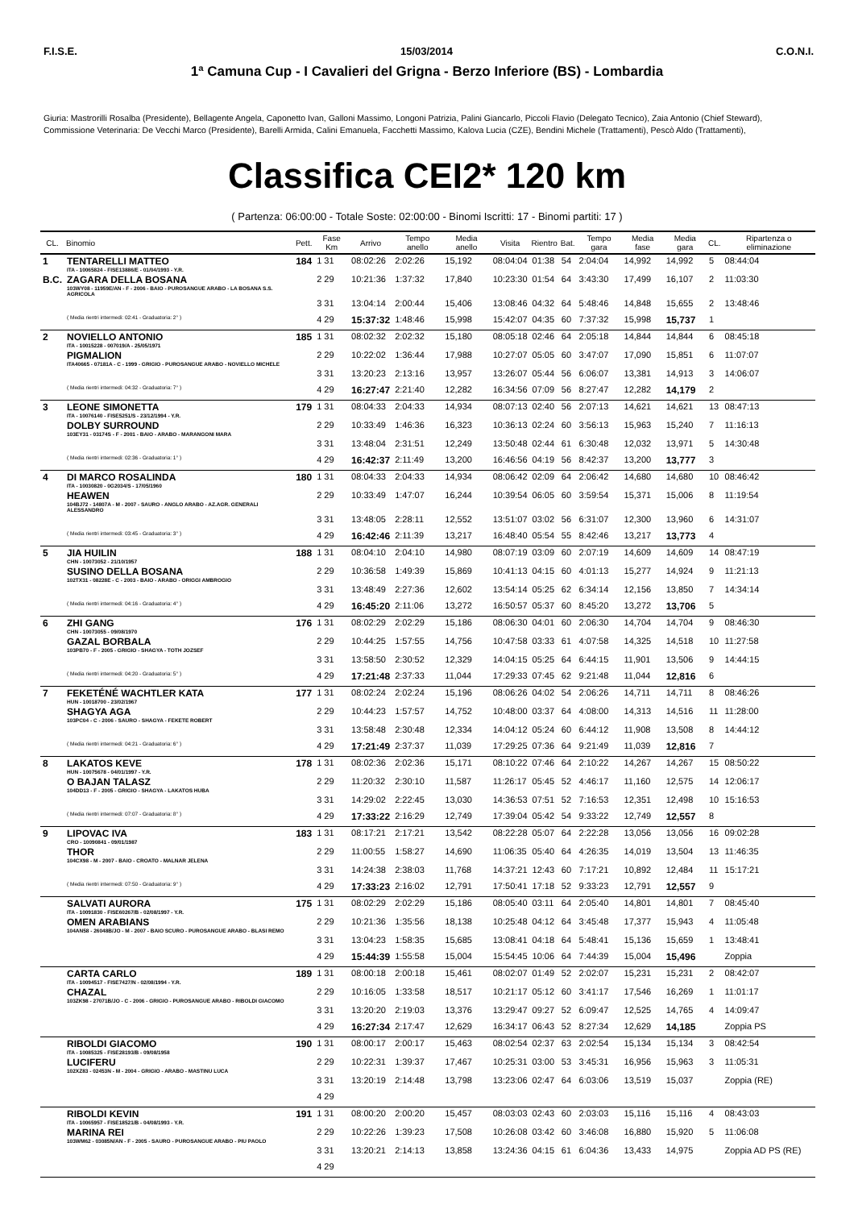F.I.S.E. 15/03/2014 C.O.N.I.
1ª Camuna Cup - I Cavalieri del Grigna - Berzo Inferiore (BS) - Lombardia
Giuria: Mastrorilli Rosalba (Presidente), Bellagente Angela, Caponetto Ivan, Galloni Massimo, Longoni Patrizia, Palini Giancarlo, Piccoli Flavio (Delegato Tecnico), Zaia Antonio (Chief Steward),
Commissione Veterinaria: De Vecchi Marco (Presidente), Barelli Armida, Calini Emanuela, Facchetti Massimo, Kalova Lucia (CZE), Bendini Michele (Trattamenti), Pescò Aldo (Trattamenti),
Classifica CEI2* 120 km
( Partenza: 06:00:00 - Totale Soste: 02:00:00 - Binomi Iscritti: 17 - Binomi partiti: 17 )
| CL. | Binomio | Pett. | Fase Km | Arrivo | Tempo anello | Media anello | Visita | Rientro | Bat. | Tempo gara | Media fase | Media gara | CL. | Ripartenza o eliminazione |
| --- | --- | --- | --- | --- | --- | --- | --- | --- | --- | --- | --- | --- | --- | --- |
| 1 | TENTARELLI MATTEO ITA - 10065824 - FISE13886/E - 01/04/1993 - Y.R. | 184 | 1 31 | 08:02:26 | 2:02:26 | 15,192 | 08:04:04 | 01:38 | 54 | 2:04:04 | 14,992 | 14,992 | 5 | 08:44:04 |
| B.C. | ZAGARA DELLA BOSANA 103WY08 - 11959E/AN - F - 2006 - BAIO - PUROSANGUE ARABO - LA BOSANA S.S. AGRICOLA | | 2 29 | 10:21:36 | 1:37:32 | 17,840 | 10:23:30 | 01:54 | 64 | 3:43:30 | 17,499 | 16,107 | 2 | 11:03:30 |
| | | | 3 31 | 13:04:14 | 2:00:44 | 15,406 | 13:08:46 | 04:32 | 64 | 5:48:46 | 14,848 | 15,655 | 2 | 13:48:46 |
| | ( Media rientri intermedi: 02:41 - Graduatoria: 2° ) | | 4 29 | 15:37:32 | 1:48:46 | 15,998 | 15:42:07 | 04:35 | 60 | 7:37:32 | 15,998 | 15,737 | 1 | |
| 2 | NOVIELLO ANTONIO ITA - 10015228 - 007019/A - 25/05/1971 | 185 | 1 31 | 08:02:32 | 2:02:32 | 15,180 | 08:05:18 | 02:46 | 64 | 2:05:18 | 14,844 | 14,844 | 6 | 08:45:18 |
| | PIGMALION ITA40665 - 07181A - C - 1999 - GRIGIO - PUROSANGUE ARABO - NOVIELLO MICHELE | | 2 29 | 10:22:02 | 1:36:44 | 17,988 | 10:27:07 | 05:05 | 60 | 3:47:07 | 17,090 | 15,851 | 6 | 11:07:07 |
| | | | 3 31 | 13:20:23 | 2:13:16 | 13,957 | 13:26:07 | 05:44 | 56 | 6:06:07 | 13,381 | 14,913 | 3 | 14:06:07 |
| | ( Media rientri intermedi: 04:32 - Graduatoria: 7° ) | | 4 29 | 16:27:47 | 2:21:40 | 12,282 | 16:34:56 | 07:09 | 56 | 8:27:47 | 12,282 | 14,179 | 2 | |
| 3 | LEONE SIMONETTA ITA - 10076140 - FISE5251/S - 23/12/1994 - Y.R. | 179 | 1 31 | 08:04:33 | 2:04:33 | 14,934 | 08:07:13 | 02:40 | 56 | 2:07:13 | 14,621 | 14,621 | 13 | 08:47:13 |
| | DOLBY SURROUND 103EY31 - 03174S - F - 2001 - BAIO - ARABO - MARANGONI MARA | | 2 29 | 10:33:49 | 1:46:36 | 16,323 | 10:36:13 | 02:24 | 60 | 3:56:13 | 15,963 | 15,240 | 7 | 11:16:13 |
| | | | 3 31 | 13:48:04 | 2:31:51 | 12,249 | 13:50:48 | 02:44 | 61 | 6:30:48 | 12,032 | 13,971 | 5 | 14:30:48 |
| | ( Media rientri intermedi: 02:36 - Graduatoria: 1° ) | | 4 29 | 16:42:37 | 2:11:49 | 13,200 | 16:46:56 | 04:19 | 56 | 8:42:37 | 13,200 | 13,777 | 3 | |
| 4 | DI MARCO ROSALINDA ITA - 10030820 - 0G2034/S - 17/05/1960 | 180 | 1 31 | 08:04:33 | 2:04:33 | 14,934 | 08:06:42 | 02:09 | 64 | 2:06:42 | 14,680 | 14,680 | 10 | 08:46:42 |
| | HEAWEN 104BJ72 - 14807A - M - 2007 - SAURO - ANGLO ARABO - AZ.AGR. GENERALI ALESSANDRO | | 2 29 | 10:33:49 | 1:47:07 | 16,244 | 10:39:54 | 06:05 | 60 | 3:59:54 | 15,371 | 15,006 | 8 | 11:19:54 |
| | | | 3 31 | 13:48:05 | 2:28:11 | 12,552 | 13:51:07 | 03:02 | 56 | 6:31:07 | 12,300 | 13,960 | 6 | 14:31:07 |
| | ( Media rientri intermedi: 03:45 - Graduatoria: 3° ) | | 4 29 | 16:42:46 | 2:11:39 | 13,217 | 16:48:40 | 05:54 | 55 | 8:42:46 | 13,217 | 13,773 | 4 | |
| 5 | JIA HUILIN CHN - 10073052 - 21/10/1957 | 188 | 1 31 | 08:04:10 | 2:04:10 | 14,980 | 08:07:19 | 03:09 | 60 | 2:07:19 | 14,609 | 14,609 | 14 | 08:47:19 |
| | SUSINO DELLA BOSANA 102TX31 - 08228E - C - 2003 - BAIO - ARABO - ORIGGI AMBROGIO | | 2 29 | 10:36:58 | 1:49:39 | 15,869 | 10:41:13 | 04:15 | 60 | 4:01:13 | 15,277 | 14,924 | 9 | 11:21:13 |
| | | | 3 31 | 13:48:49 | 2:27:36 | 12,602 | 13:54:14 | 05:25 | 62 | 6:34:14 | 12,156 | 13,850 | 7 | 14:34:14 |
| | ( Media rientri intermedi: 04:16 - Graduatoria: 4° ) | | 4 29 | 16:45:20 | 2:11:06 | 13,272 | 16:50:57 | 05:37 | 60 | 8:45:20 | 13,272 | 13,706 | 5 | |
| 6 | ZHI GANG CHN - 10073055 - 09/08/1970 | 176 | 1 31 | 08:02:29 | 2:02:29 | 15,186 | 08:06:30 | 04:01 | 60 | 2:06:30 | 14,704 | 14,704 | 9 | 08:46:30 |
| | GAZAL BORBALA 103PB70 - F - 2005 - GRIGIO - SHAGYA - TOTH JOZSEF | | 2 29 | 10:44:25 | 1:57:55 | 14,756 | 10:47:58 | 03:33 | 61 | 4:07:58 | 14,325 | 14,518 | 10 | 11:27:58 |
| | | | 3 31 | 13:58:50 | 2:30:52 | 12,329 | 14:04:15 | 05:25 | 64 | 6:44:15 | 11,901 | 13,506 | 9 | 14:44:15 |
| | ( Media rientri intermedi: 04:20 - Graduatoria: 5° ) | | 4 29 | 17:21:48 | 2:37:33 | 11,044 | 17:29:33 | 07:45 | 62 | 9:21:48 | 11,044 | 12,816 | 6 | |
| 7 | FEKETÉNÉ WACHTLER KATA HUN - 10018700 - 23/02/1967 | 177 | 1 31 | 08:02:24 | 2:02:24 | 15,196 | 08:06:26 | 04:02 | 54 | 2:06:26 | 14,711 | 14,711 | 8 | 08:46:26 |
| | SHAGYA AGA 103PC04 - C - 2006 - SAURO - SHAGYA - FEKETE ROBERT | | 2 29 | 10:44:23 | 1:57:57 | 14,752 | 10:48:00 | 03:37 | 64 | 4:08:00 | 14,313 | 14,516 | 11 | 11:28:00 |
| | | | 3 31 | 13:58:48 | 2:30:48 | 12,334 | 14:04:12 | 05:24 | 60 | 6:44:12 | 11,908 | 13,508 | 8 | 14:44:12 |
| | ( Media rientri intermedi: 04:21 - Graduatoria: 6° ) | | 4 29 | 17:21:49 | 2:37:37 | 11,039 | 17:29:25 | 07:36 | 64 | 9:21:49 | 11,039 | 12,816 | 7 | |
| 8 | LAKATOS KEVE HUN - 10075678 - 04/01/1997 - Y.R. | 178 | 1 31 | 08:02:36 | 2:02:36 | 15,171 | 08:10:22 | 07:46 | 64 | 2:10:22 | 14,267 | 14,267 | 15 | 08:50:22 |
| | O BAJAN TALASZ 104DD13 - F - 2005 - GRIGIO - SHAGYA - LAKATOS HUBA | | 2 29 | 11:20:32 | 2:30:10 | 11,587 | 11:26:17 | 05:45 | 52 | 4:46:17 | 11,160 | 12,575 | 14 | 12:06:17 |
| | | | 3 31 | 14:29:02 | 2:22:45 | 13,030 | 14:36:53 | 07:51 | 52 | 7:16:53 | 12,351 | 12,498 | 10 | 15:16:53 |
| | ( Media rientri intermedi: 07:07 - Graduatoria: 8° ) | | 4 29 | 17:33:22 | 2:16:29 | 12,749 | 17:39:04 | 05:42 | 54 | 9:33:22 | 12,749 | 12,557 | 8 | |
| 9 | LIPOVAC IVA CRO - 10090841 - 09/01/1987 | 183 | 1 31 | 08:17:21 | 2:17:21 | 13,542 | 08:22:28 | 05:07 | 64 | 2:22:28 | 13,056 | 13,056 | 16 | 09:02:28 |
| | THOR 104CX98 - M - 2007 - BAIO - CROATO - MALNAR JELENA | | 2 29 | 11:00:55 | 1:58:27 | 14,690 | 11:06:35 | 05:40 | 64 | 4:26:35 | 14,019 | 13,504 | 13 | 11:46:35 |
| | | | 3 31 | 14:24:38 | 2:38:03 | 11,768 | 14:37:21 | 12:43 | 60 | 7:17:21 | 10,892 | 12,484 | 11 | 15:17:21 |
| | ( Media rientri intermedi: 07:50 - Graduatoria: 9° ) | | 4 29 | 17:33:23 | 2:16:02 | 12,791 | 17:50:41 | 17:18 | 52 | 9:33:23 | 12,791 | 12,557 | 9 | |
| | SALVATI AURORA ITA - 10091830 - FISE60267/B - 02/08/1997 - Y.R. | 175 | 1 31 | 08:02:29 | 2:02:29 | 15,186 | 08:05:40 | 03:11 | 64 | 2:05:40 | 14,801 | 14,801 | 7 | 08:45:40 |
| | OMEN ARABIANS 104AN58 - 26048B/JO - M - 2007 - BAIO SCURO - PUROSANGUE ARABO - BLASI REMO | | 2 29 | 10:21:36 | 1:35:56 | 18,138 | 10:25:48 | 04:12 | 64 | 3:45:48 | 17,377 | 15,943 | 4 | 11:05:48 |
| | | | 3 31 | 13:04:23 | 1:58:35 | 15,685 | 13:08:41 | 04:18 | 64 | 5:48:41 | 15,136 | 15,659 | 1 | 13:48:41 |
| | | | 4 29 | 15:44:39 | 1:55:58 | 15,004 | 15:54:45 | 10:06 | 64 | 7:44:39 | 15,004 | 15,496 | | Zoppia |
| | CARTA CARLO ITA - 10094517 - FISE7427/N - 02/08/1994 - Y.R. | 189 | 1 31 | 08:00:18 | 2:00:18 | 15,461 | 08:02:07 | 01:49 | 52 | 2:02:07 | 15,231 | 15,231 | 2 | 08:42:07 |
| | CHAZAL 103ZK98 - 27071B/JO - C - 2006 - GRIGIO - PUROSANGUE ARABO - RIBOLDI GIACOMO | | 2 29 | 10:16:05 | 1:33:58 | 18,517 | 10:21:17 | 05:12 | 60 | 3:41:17 | 17,546 | 16,269 | 1 | 11:01:17 |
| | | | 3 31 | 13:20:20 | 2:19:03 | 13,376 | 13:29:47 | 09:27 | 52 | 6:09:47 | 12,525 | 14,765 | 4 | 14:09:47 |
| | | | 4 29 | 16:27:34 | 2:17:47 | 12,629 | 16:34:17 | 06:43 | 52 | 8:27:34 | 12,629 | 14,185 | | Zoppia PS |
| | RIBOLDI GIACOMO ITA - 10085325 - FISE28193/B - 09/08/1958 | 190 | 1 31 | 08:00:17 | 2:00:17 | 15,463 | 08:02:54 | 02:37 | 63 | 2:02:54 | 15,134 | 15,134 | 3 | 08:42:54 |
| | LUCIFERU 102XZ83 - 02453N - M - 2004 - GRIGIO - ARABO - MASTINU LUCA | | 2 29 | 10:22:31 | 1:39:37 | 17,467 | 10:25:31 | 03:00 | 53 | 3:45:31 | 16,956 | 15,963 | 3 | 11:05:31 |
| | | | 3 31 | 13:20:19 | 2:14:48 | 13,798 | 13:23:06 | 02:47 | 64 | 6:03:06 | 13,519 | 15,037 | | Zoppia (RE) |
| | | | 4 29 | | | | | | | | | | | |
| | RIBOLDI KEVIN ITA - 10065957 - FISE18521/B - 04/08/1993 - Y.R. | 191 | 1 31 | 08:00:20 | 2:00:20 | 15,457 | 08:03:03 | 02:43 | 60 | 2:03:03 | 15,116 | 15,116 | 4 | 08:43:03 |
| | MARINA REI 103WM62 - 03085N/AN - F - 2005 - SAURO - PUROSANGUE ARABO - PIU PAOLO | | 2 29 | 10:22:26 | 1:39:23 | 17,508 | 10:26:08 | 03:42 | 60 | 3:46:08 | 16,880 | 15,920 | 5 | 11:06:08 |
| | | | 3 31 | 13:20:21 | 2:14:13 | 13,858 | 13:24:36 | 04:15 | 61 | 6:04:36 | 13,433 | 14,975 | | Zoppia AD PS (RE) |
| | | | 4 29 | | | | | | | | | | | |